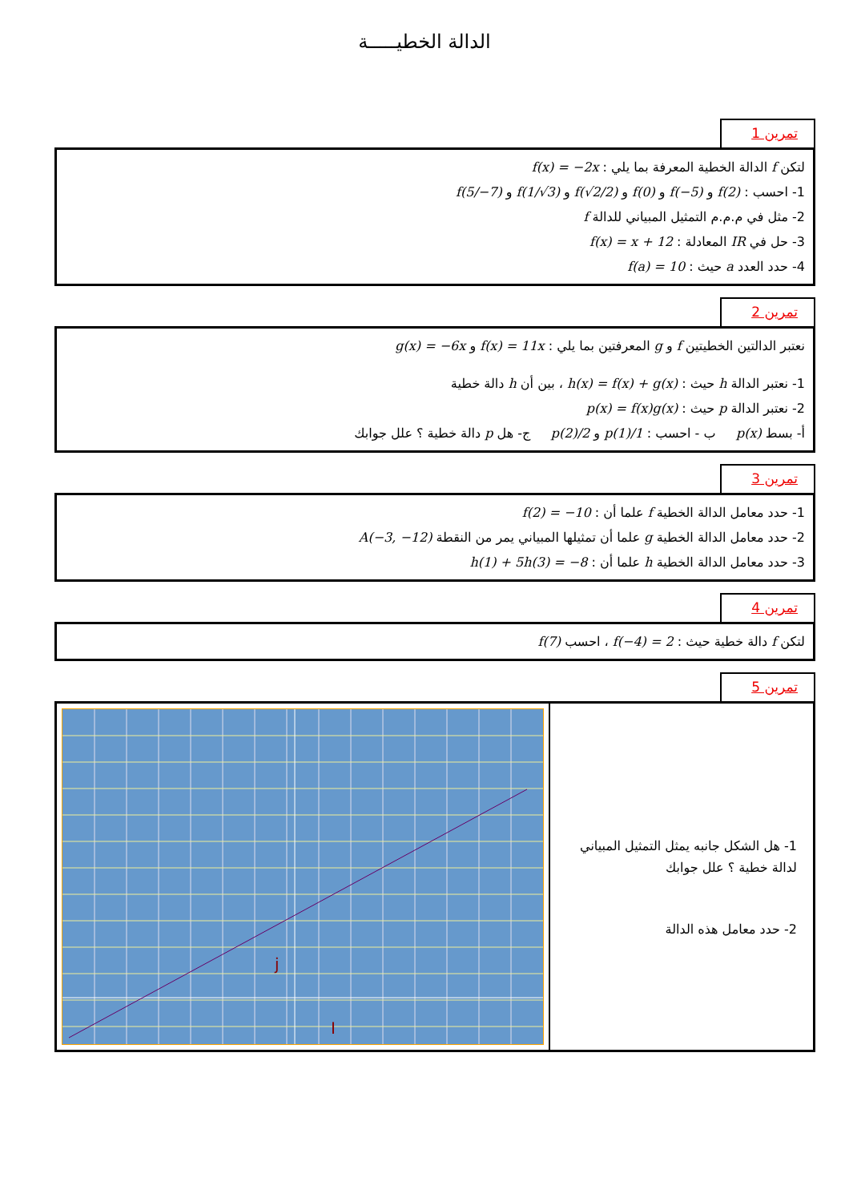الدالة الخطيـــــة
تمرين 1
لتكن f الدالة الخطية المعرفة بما يلي : f(x) = −2x
1- احسب : f(2) و f(−5) و f(0) و f(√2/2) و f(1/√3) و f(5/−7)
2- مثل في م.م.م التمثيل المبياني للدالة f
3- حل في IR المعادلة : f(x) = x + 12
4- حدد العدد a حيث : f(a) = 10
تمرين 2
نعتبر الدالتين الخطيتين f و g المعرفتين بما يلي : f(x) = 11x و g(x) = −6x
1- نعتبر الدالة h حيث : h(x) = f(x) + g(x) ، بين أن h دالة خطية
2- نعتبر الدالة p حيث : p(x) = f(x)g(x)
أ- بسط p(x) ب - احسب : p(1)/1 و p(2)/2 ج- هل p دالة خطية ؟ علل جوابك
تمرين 3
1- حدد معامل الدالة الخطية f علما أن : f(2) = −10
2- حدد معامل الدالة الخطية g علما أن تمثيلها المبياني يمر من النقطة A(−3, −12)
3- حدد معامل الدالة الخطية h علما أن : h(1) + 5h(3) = −8
تمرين 4
لتكن f دالة خطية حيث : f(−4) = 2 ، احسب f(7)
تمرين 5
j
I
1- هل الشكل جانبه يمثل التمثيل المبياني لدالة خطية ؟ علل جوابك
2- حدد معامل هذه الدالة